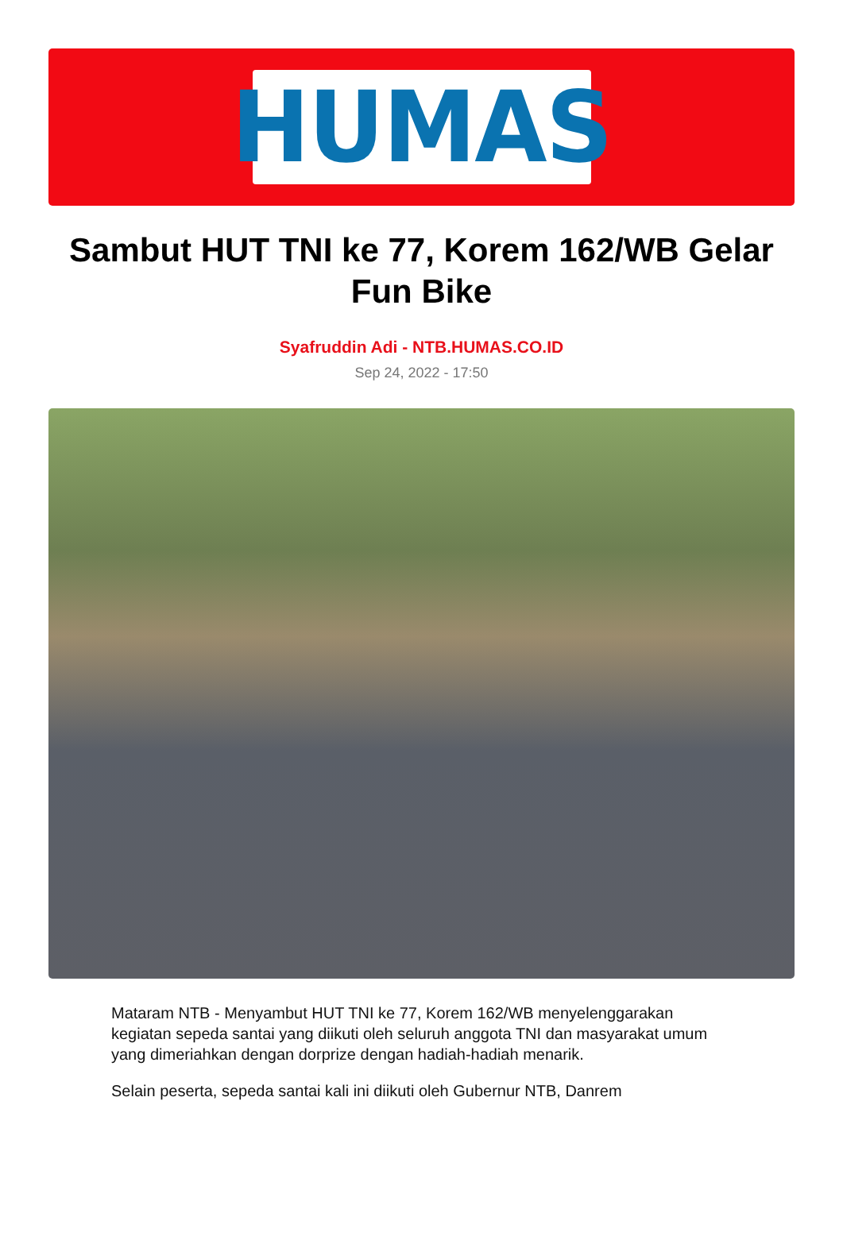HUMAS
Sambut HUT TNI ke 77, Korem 162/WB Gelar Fun Bike
Syafruddin Adi - NTB.HUMAS.CO.ID
Sep 24, 2022 - 17:50
Mataram NTB - Menyambut HUT TNI ke 77, Korem 162/WB menyelenggarakan kegiatan sepeda santai yang diikuti oleh seluruh anggota TNI dan masyarakat umum yang dimeriahkan dengan dorprize dengan hadiah-hadiah menarik.
Selain peserta, sepeda santai kali ini diikuti oleh Gubernur NTB, Danrem